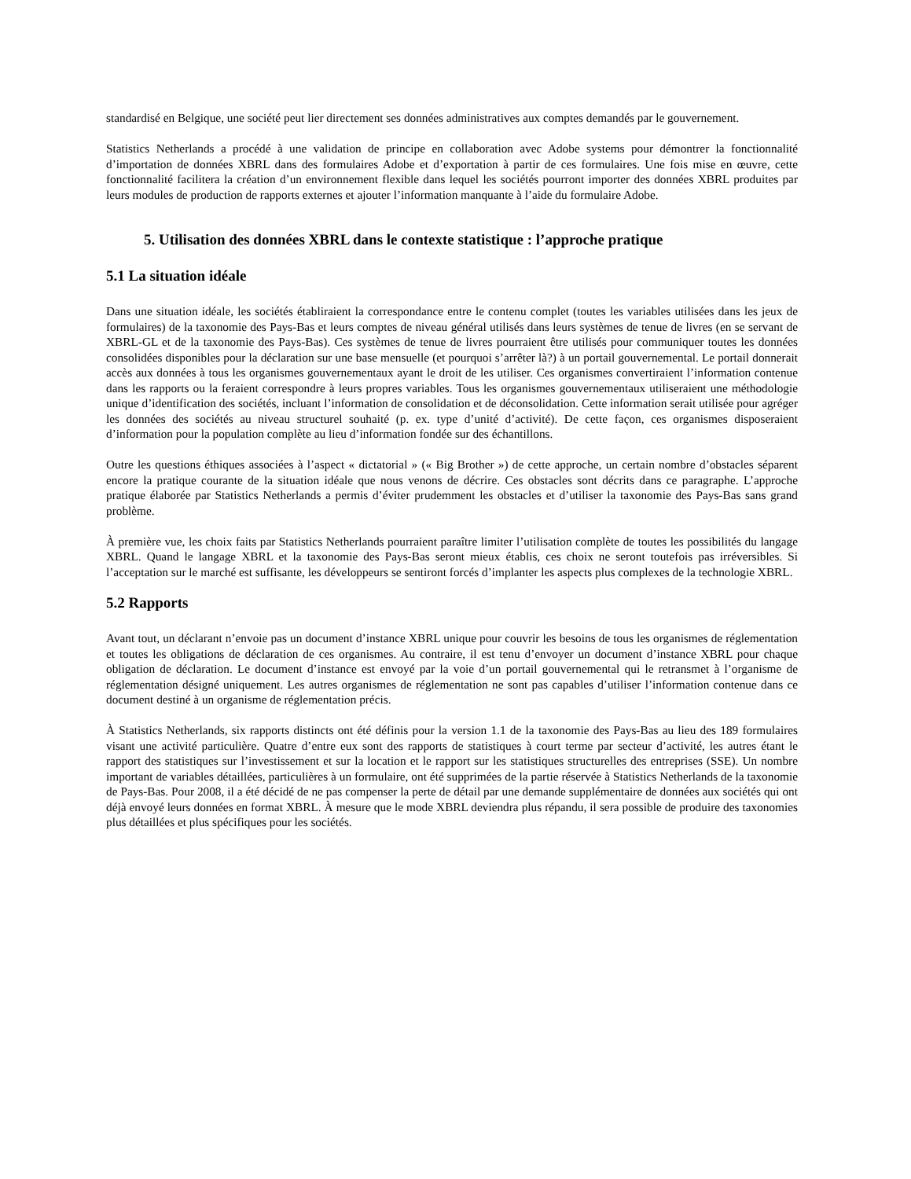standardisé en Belgique, une société peut lier directement ses données administratives aux comptes demandés par le gouvernement.
Statistics Netherlands a procédé à une validation de principe en collaboration avec Adobe systems pour démontrer la fonctionnalité d’importation de données XBRL dans des formulaires Adobe et d’exportation à partir de ces formulaires. Une fois mise en œuvre, cette fonctionnalité facilitera la création d’un environnement flexible dans lequel les sociétés pourront importer des données XBRL produites par leurs modules de production de rapports externes et ajouter l’information manquante à l’aide du formulaire Adobe.
5. Utilisation des données XBRL dans le contexte statistique : l’approche pratique
5.1 La situation idéale
Dans une situation idéale, les sociétés établiraient la correspondance entre le contenu complet (toutes les variables utilisées dans les jeux de formulaires) de la taxonomie des Pays-Bas et leurs comptes de niveau général utilisés dans leurs systèmes de tenue de livres (en se servant de XBRL-GL et de la taxonomie des Pays-Bas). Ces systèmes de tenue de livres pourraient être utilisés pour communiquer toutes les données consolidées disponibles pour la déclaration sur une base mensuelle (et pourquoi s’arrêter là?) à un portail gouvernemental. Le portail donnerait accès aux données à tous les organismes gouvernementaux ayant le droit de les utiliser. Ces organismes convertiraient l’information contenue dans les rapports ou la feraient correspondre à leurs propres variables. Tous les organismes gouvernementaux utiliseraient une méthodologie unique d’identification des sociétés, incluant l’information de consolidation et de déconsolidation. Cette information serait utilisée pour agréger les données des sociétés au niveau structurel souhaité (p. ex. type d’unité d’activité). De cette façon, ces organismes disposeraient d’information pour la population complète au lieu d’information fondée sur des échantillons.
Outre les questions éthiques associées à l’aspect « dictatorial » (« Big Brother ») de cette approche, un certain nombre d’obstacles séparent encore la pratique courante de la situation idéale que nous venons de décrire. Ces obstacles sont décrits dans ce paragraphe. L’approche pratique élaborée par Statistics Netherlands a permis d’éviter prudemment les obstacles et d’utiliser la taxonomie des Pays-Bas sans grand problème.
À première vue, les choix faits par Statistics Netherlands pourraient paraître limiter l’utilisation complète de toutes les possibilités du langage XBRL. Quand le langage XBRL et la taxonomie des Pays-Bas seront mieux établis, ces choix ne seront toutefois pas irréversibles. Si l’acceptation sur le marché est suffisante, les développeurs se sentiront forcés d’implanter les aspects plus complexes de la technologie XBRL.
5.2 Rapports
Avant tout, un déclarant n’envoie pas un document d’instance XBRL unique pour couvrir les besoins de tous les organismes de réglementation et toutes les obligations de déclaration de ces organismes. Au contraire, il est tenu d’envoyer un document d’instance XBRL pour chaque obligation de déclaration. Le document d’instance est envoyé par la voie d’un portail gouvernemental qui le retransmet à l’organisme de réglementation désigné uniquement. Les autres organismes de réglementation ne sont pas capables d’utiliser l’information contenue dans ce document destiné à un organisme de réglementation précis.
À Statistics Netherlands, six rapports distincts ont été définis pour la version 1.1 de la taxonomie des Pays-Bas au lieu des 189 formulaires visant une activité particulière. Quatre d’entre eux sont des rapports de statistiques à court terme par secteur d’activité, les autres étant le rapport des statistiques sur l’investissement et sur la location et le rapport sur les statistiques structurelles des entreprises (SSE). Un nombre important de variables détaillées, particulières à un formulaire, ont été supprimées de la partie réservée à Statistics Netherlands de la taxonomie de Pays-Bas. Pour 2008, il a été décidé de ne pas compenser la perte de détail par une demande supplémentaire de données aux sociétés qui ont déjà envoyé leurs données en format XBRL. À mesure que le mode XBRL deviendra plus répandu, il sera possible de produire des taxonomies plus détaillées et plus spécifiques pour les sociétés.